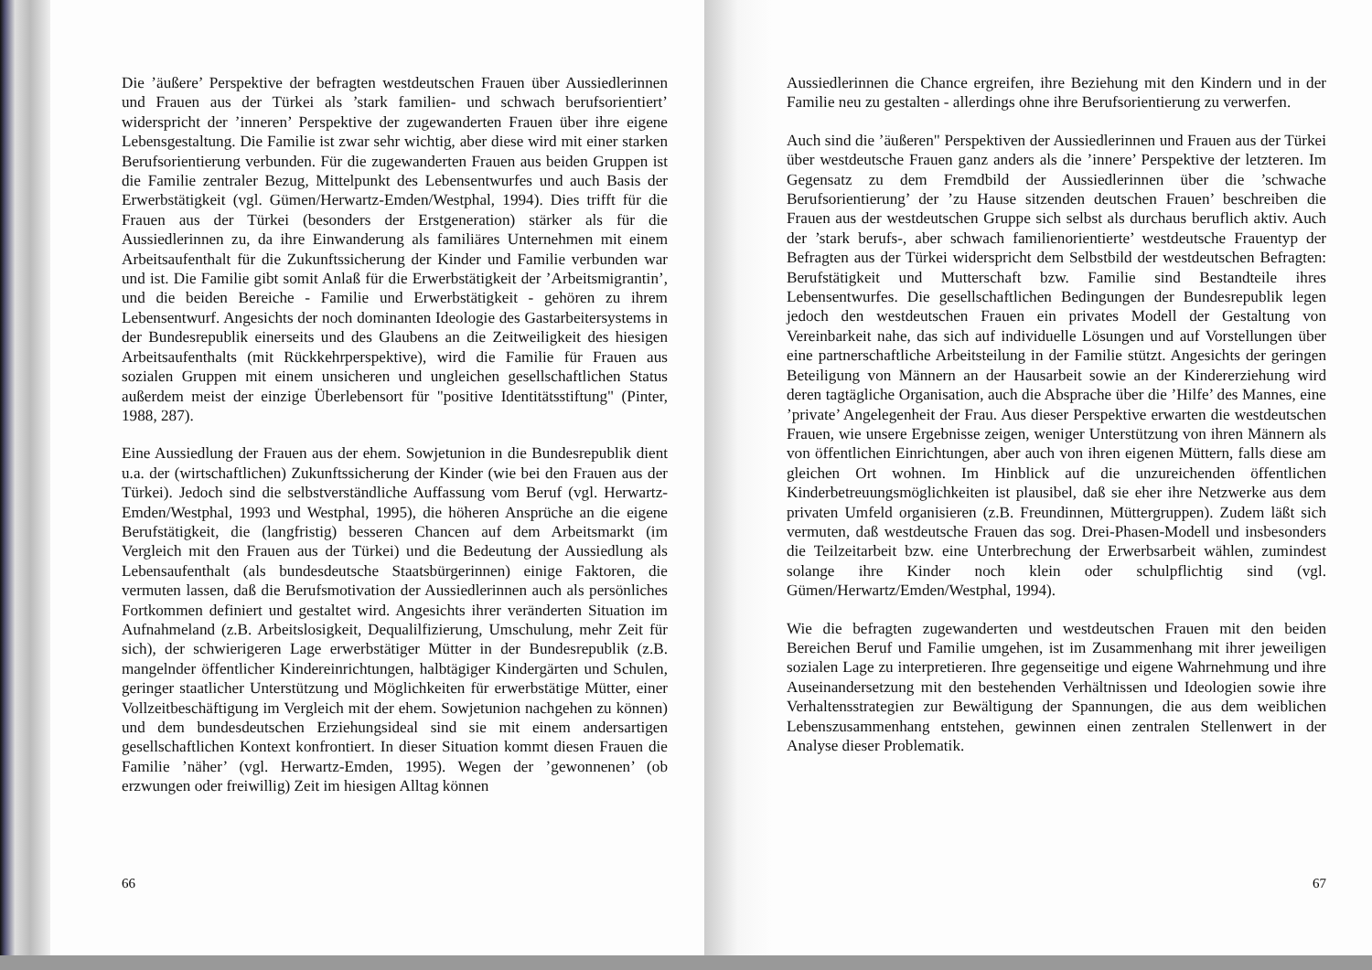Die ’äußere’ Perspektive der befragten westdeutschen Frauen über Aussiedlerinnen und Frauen aus der Türkei als ’stark familien- und schwach berufsorientiert’ widerspricht der ’inneren’ Perspektive der zugewanderten Frauen über ihre eigene Lebensgestaltung. Die Familie ist zwar sehr wichtig, aber diese wird mit einer starken Berufsorientierung verbunden. Für die zugewanderten Frauen aus beiden Gruppen ist die Familie zentraler Bezug, Mittelpunkt des Lebensentwurfes und auch Basis der Erwerbstätigkeit (vgl. Gümen/Herwartz-Emden/Westphal, 1994). Dies trifft für die Frauen aus der Türkei (besonders der Erstgeneration) stärker als für die Aussiedlerinnen zu, da ihre Einwanderung als familiäres Unternehmen mit einem Arbeitsaufenthalt für die Zukunftssicherung der Kinder und Familie verbunden war und ist. Die Familie gibt somit Anlaß für die Erwerbstätigkeit der ’Arbeitsmigrantin’, und die beiden Bereiche - Familie und Erwerbstätigkeit - gehören zu ihrem Lebensentwurf. Angesichts der noch dominanten Ideologie des Gastarbeitersystems in der Bundesrepublik einerseits und des Glaubens an die Zeitweiligkeit des hiesigen Arbeitsaufenthalts (mit Rückkehrperspektive), wird die Familie für Frauen aus sozialen Gruppen mit einem unsicheren und ungleichen gesellschaftlichen Status außerdem meist der einzige Überlebensort für "positive Identitätsstiftung" (Pinter, 1988, 287).
Eine Aussiedlung der Frauen aus der ehem. Sowjetunion in die Bundesrepublik dient u.a. der (wirtschaftlichen) Zukunftssicherung der Kinder (wie bei den Frauen aus der Türkei). Jedoch sind die selbstverständliche Auffassung vom Beruf (vgl. Herwartz-Emden/Westphal, 1993 und Westphal, 1995), die höheren Ansprüche an die eigene Berufstätigkeit, die (langfristig) besseren Chancen auf dem Arbeitsmarkt (im Vergleich mit den Frauen aus der Türkei) und die Bedeutung der Aussiedlung als Lebensaufenthalt (als bundesdeutsche Staatsbürgerinnen) einige Faktoren, die vermuten lassen, daß die Berufsmotivation der Aussiedlerinnen auch als persönliches Fortkommen definiert und gestaltet wird. Angesichts ihrer veränderten Situation im Aufnahmeland (z.B. Arbeitslosigkeit, Dequalilfizierung, Umschulung, mehr Zeit für sich), der schwierigeren Lage erwerbstätiger Mütter in der Bundesrepublik (z.B. mangelnder öffentlicher Kindereinrichtungen, halbtägiger Kindergärten und Schulen, geringer staatlicher Unterstützung und Möglichkeiten für erwerbstätige Mütter, einer Vollzeitbeschäftigung im Vergleich mit der ehem. Sowjetunion nachgehen zu können) und dem bundesdeutschen Erziehungsideal sind sie mit einem andersartigen gesellschaftlichen Kontext konfrontiert. In dieser Situation kommt diesen Frauen die Familie ’näher’ (vgl. Herwartz-Emden, 1995). Wegen der ’gewonnenen’ (ob erzwungen oder freiwillig) Zeit im hiesigen Alltag können
66
Aussiedlerinnen die Chance ergreifen, ihre Beziehung mit den Kindern und in der Familie neu zu gestalten - allerdings ohne ihre Berufsorientierung zu verwerfen.
Auch sind die ’äußeren" Perspektiven der Aussiedlerinnen und Frauen aus der Türkei über westdeutsche Frauen ganz anders als die ’innere’ Perspektive der letzteren. Im Gegensatz zu dem Fremdbild der Aussiedlerinnen über die ’schwache Berufsorientierung’ der ’zu Hause sitzenden deutschen Frauen’ beschreiben die Frauen aus der westdeutschen Gruppe sich selbst als durchaus beruflich aktiv. Auch der ’stark berufs-, aber schwach familienorientierte’ westdeutsche Frauentyp der Befragten aus der Türkei widerspricht dem Selbstbild der westdeutschen Befragten: Berufstätigkeit und Mutterschaft bzw. Familie sind Bestandteile ihres Lebensentwurfes. Die gesellschaftlichen Bedingungen der Bundesrepublik legen jedoch den westdeutschen Frauen ein privates Modell der Gestaltung von Vereinbarkeit nahe, das sich auf individuelle Lösungen und auf Vorstellungen über eine partnerschaftliche Arbeitsteilung in der Familie stützt. Angesichts der geringen Beteiligung von Männern an der Hausarbeit sowie an der Kindererziehung wird deren tagtägliche Organisation, auch die Absprache über die ’Hilfe’ des Mannes, eine ’private’ Angelegenheit der Frau. Aus dieser Perspektive erwarten die westdeutschen Frauen, wie unsere Ergebnisse zeigen, weniger Unterstützung von ihren Männern als von öffentlichen Einrichtungen, aber auch von ihren eigenen Müttern, falls diese am gleichen Ort wohnen. Im Hinblick auf die unzureichenden öffentlichen Kinderbetreuungsmöglichkeiten ist plausibel, daß sie eher ihre Netzwerke aus dem privaten Umfeld organisieren (z.B. Freundinnen, Müttergruppen). Zudem läßt sich vermuten, daß westdeutsche Frauen das sog. Drei-Phasen-Modell und insbesonders die Teilzeitarbeit bzw. eine Unterbrechung der Erwerbsarbeit wählen, zumindest solange ihre Kinder noch klein oder schulpflichtig sind (vgl. Gümen/Herwartz/Emden/Westphal, 1994).
Wie die befragten zugewanderten und westdeutschen Frauen mit den beiden Bereichen Beruf und Familie umgehen, ist im Zusammenhang mit ihrer jeweiligen sozialen Lage zu interpretieren. Ihre gegenseitige und eigene Wahrnehmung und ihre Auseinandersetzung mit den bestehenden Verhältnissen und Ideologien sowie ihre Verhaltensstrategien zur Bewältigung der Spannungen, die aus dem weiblichen Lebenszusammenhang entstehen, gewinnen einen zentralen Stellenwert in der Analyse dieser Problematik.
67